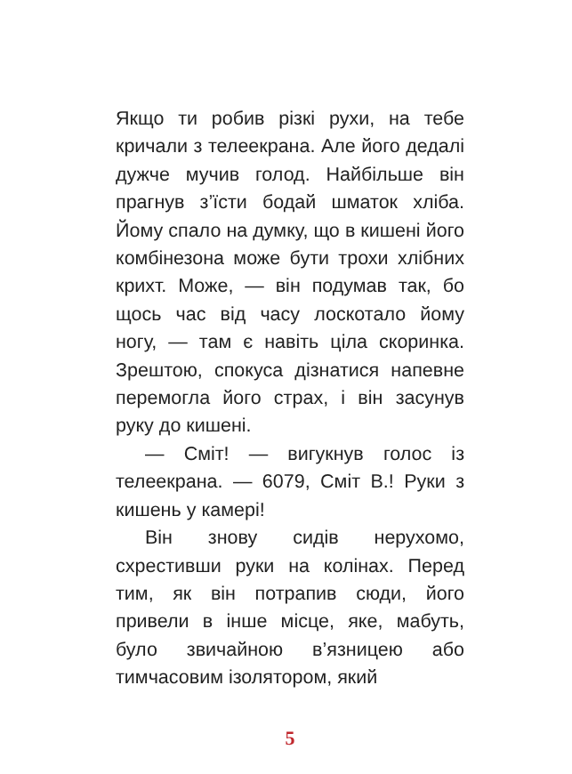Якщо ти робив різкі рухи, на тебе кричали з телеекрана. Але його дедалі дужче мучив голод. Найбільше він прагнув з’їсти бодай шматок хліба. Йому спало на думку, що в кишені його комбінезона може бути трохи хлібних крихт. Може, — він подумав так, бо щось час від часу лоскотало йому ногу, — там є навіть ціла скоринка. Зрештою, спокуса дізнатися напевне перемогла його страх, і він засунув руку до кишені.
— Сміт! — вигукнув голос із телеекрана. — 6079, Сміт В.! Руки з кишень у камері!
Він знову сидів нерухомо, схрестивши руки на колінах. Перед тим, як він потрапив сюди, його привели в інше місце, яке, мабуть, було звичайною в’язницею або тимчасовим ізолятором, який
5